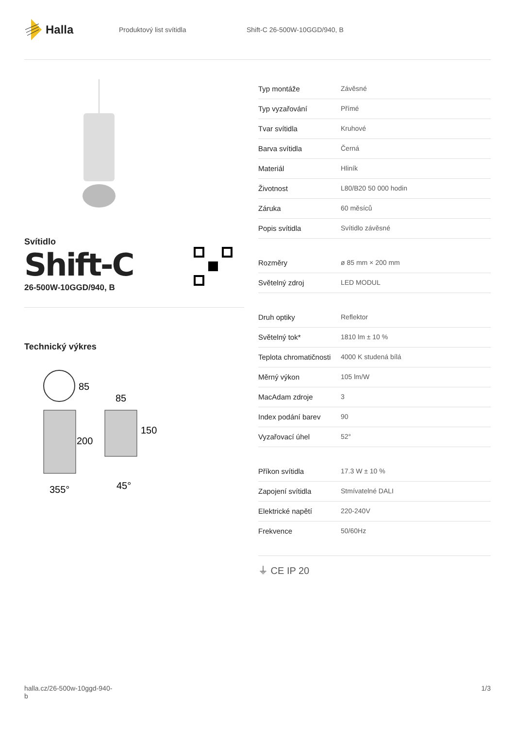Halla
Produktový list svítidla Shift-C 26-500W-10GGD/940, B
Svítidlo
Shift-C
26-500W-10GGD/940, B
Technický výkres
85
85
200
150
355°
45°
| Typ montáže | Závěsné |
| Typ vyzařování | Přímé |
| Tvar svítidla | Kruhové |
| Barva svítidla | Černá |
| Materiál | Hliník |
| Životnost | L80/B20 50 000 hodin |
| Záruka | 60 měsíců |
| Popis svítidla | Svítidlo závěsné |
| Rozměry | ø 85 mm × 200 mm |
| Světelný zdroj | LED MODUL |
| Druh optiky | Reflektor |
| Světelný tok* | 1810 lm ± 10 % |
| Teplota chromatičnosti | 4000 K studená bílá |
| Měrný výkon | 105 lm/W |
| MacAdam zdroje | 3 |
| Index podání barev | 90 |
| Vyzařovací úhel | 52° |
| Příkon svítidla | 17.3 W ± 10 % |
| Zapojení svítidla | Stmívatelné DALI |
| Elektrické napětí | 220-240V |
| Frekvence | 50/60Hz |
⏚ CE IP 20
halla.cz/26-500w-10ggd-940-
b
1/3